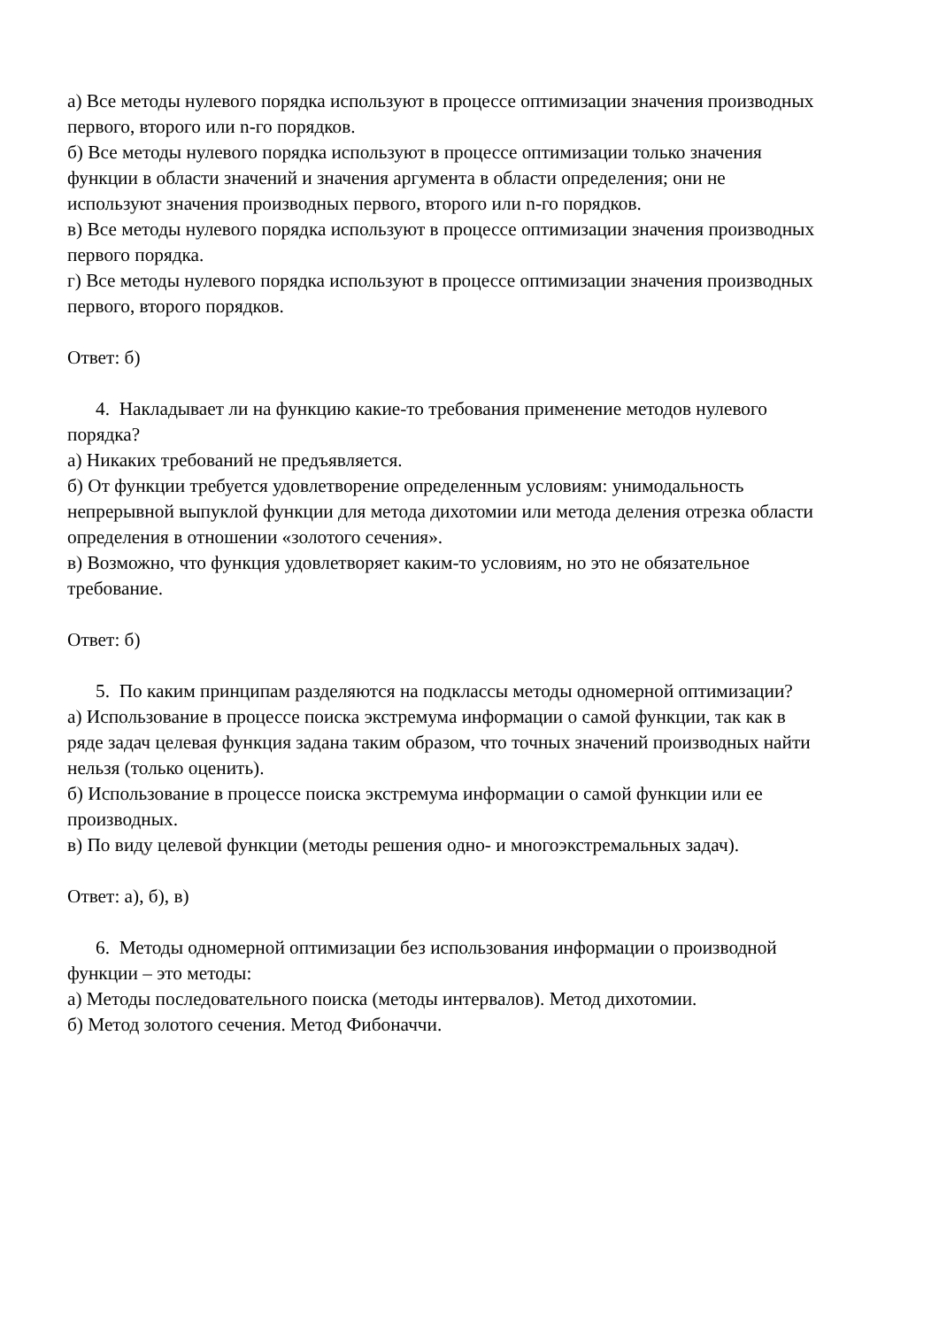а) Все методы нулевого порядка используют в процессе оптимизации значения производных первого, второго или n-го порядков.
б) Все методы нулевого порядка используют в процессе оптимизации только значения функции в области значений и значения аргумента в области определения; они не используют значения производных первого, второго или n-го порядков.
в) Все методы нулевого порядка используют в процессе оптимизации значения производных первого порядка.
г) Все методы нулевого порядка используют в процессе оптимизации значения производных первого, второго порядков.
Ответ: б)
4. Накладывает ли на функцию какие-то требования применение методов нулевого порядка?
а) Никаких требований не предъявляется.
б) От функции требуется удовлетворение определенным условиям: унимодальность непрерывной выпуклой функции для метода дихотомии или метода деления отрезка области определения в отношении «золотого сечения».
в) Возможно, что функция удовлетворяет каким-то условиям, но это не обязательное требование.
Ответ: б)
5. По каким принципам разделяются на подклассы методы одномерной оптимизации?
а) Использование в процессе поиска экстремума информации о самой функции, так как в ряде задач целевая функция задана таким образом, что точных значений производных найти нельзя (только оценить).
б) Использование в процессе поиска экстремума информации о самой функции или ее производных.
в) По виду целевой функции (методы решения одно- и многоэкстремальных задач).
Ответ: а), б), в)
6. Методы одномерной оптимизации без использования информации о производной функции – это методы:
а) Методы последовательного поиска (методы интервалов). Метод дихотомии.
б) Метод золотого сечения. Метод Фибоначчи.